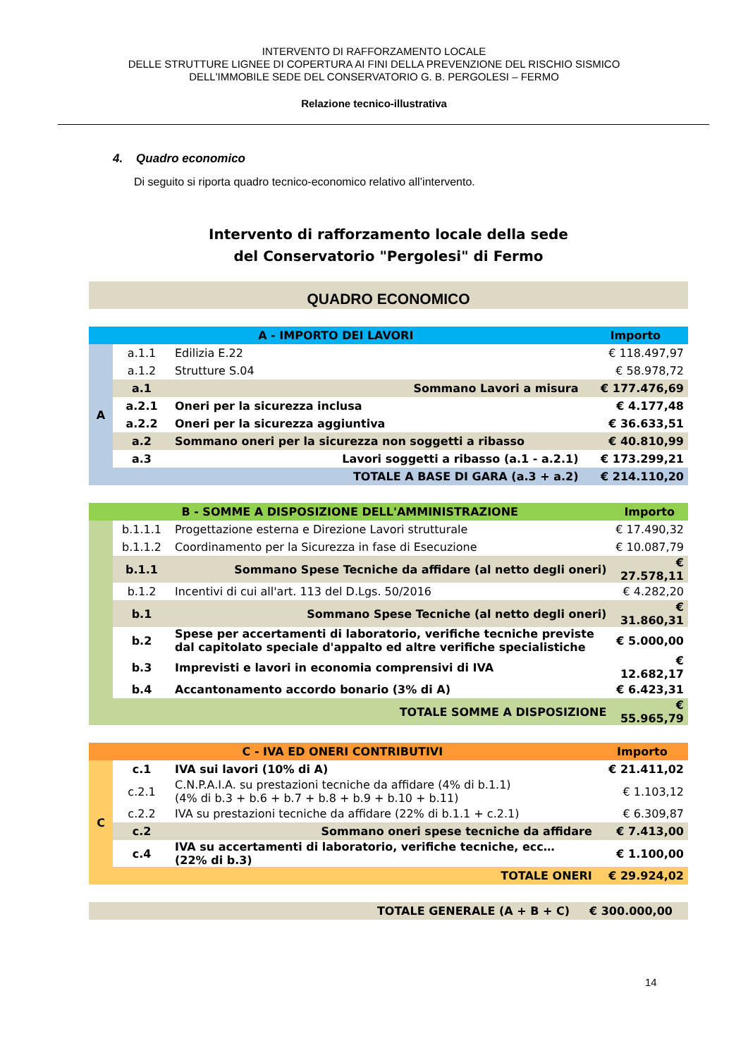INTERVENTO DI RAFFORZAMENTO LOCALE
DELLE STRUTTURE LIGNEE DI COPERTURA AI FINI DELLA PREVENZIONE DEL RISCHIO SISMICO
DELL'IMMOBILE SEDE DEL CONSERVATORIO G. B. PERGOLESI – FERMO
Relazione tecnico-illustrativa
4. Quadro economico
Di seguito si riporta quadro tecnico-economico relativo all’intervento.
Intervento di rafforzamento locale della sede
del Conservatorio "Pergolesi" di Fermo
QUADRO ECONOMICO
| A - IMPORTO DEI LAVORI | | | Importo |
| --- | --- | --- | --- |
| A | a.1.1 | Edilizia E.22 | € 118.497,97 |
| | a.1.2 | Strutture S.04 | € 58.978,72 |
| | a.1 | Sommano Lavori a misura | € 177.476,69 |
| | a.2.1 | Oneri per la sicurezza inclusa | € 4.177,48 |
| | a.2.2 | Oneri per la sicurezza aggiuntiva | € 36.633,51 |
| | a.2 | Sommano oneri per la sicurezza non soggetti a ribasso | € 40.810,99 |
| | a.3 | Lavori soggetti a ribasso (a.1 - a.2.1) | € 173.299,21 |
| | | TOTALE A BASE DI GARA (a.3 + a.2) | € 214.110,20 |
| B - SOMME A DISPOSIZIONE DELL'AMMINISTRAZIONE | | | Importo |
| --- | --- | --- | --- |
| | b.1.1.1 | Progettazione esterna e Direzione Lavori strutturale | € 17.490,32 |
| | b.1.1.2 | Coordinamento per la Sicurezza in fase di Esecuzione | € 10.087,79 |
| | b.1.1 | Sommano Spese Tecniche da affidare (al netto degli oneri) | € 27.578,11 |
| | b.1.2 | Incentivi di cui all'art. 113 del D.Lgs. 50/2016 | € 4.282,20 |
| | b.1 | Sommano Spese Tecniche (al netto degli oneri) | € 31.860,31 |
| | b.2 | Spese per accertamenti di laboratorio, verifiche tecniche previste dal capitolato speciale d'appalto ed altre verifiche specialistiche | € 5.000,00 |
| | b.3 | Imprevisti e lavori in economia comprensivi di IVA | € 12.682,17 |
| | b.4 | Accantonamento accordo bonario (3% di A) | € 6.423,31 |
| | | TOTALE SOMME A DISPOSIZIONE | € 55.965,79 |
| C - IVA ED ONERI CONTRIBUTIVI | | | Importo |
| --- | --- | --- | --- |
| C | c.1 | IVA sui lavori (10% di A) | € 21.411,02 |
| | c.2.1 | C.N.P.A.I.A. su prestazioni tecniche da affidare (4% di b.1.1) (4% di b.3 + b.6 + b.7 + b.8 + b.9 + b.10 + b.11) | € 1.103,12 |
| | c.2.2 | IVA su prestazioni tecniche da affidare (22% di b.1.1 + c.2.1) | € 6.309,87 |
| | c.2 | Sommano oneri spese tecniche da affidare | € 7.413,00 |
| | c.4 | IVA su accertamenti di laboratorio, verifiche tecniche, ecc… (22% di b.3) | € 1.100,00 |
| | | TOTALE ONERI | € 29.924,02 |
| TOTALE GENERALE (A + B + C) | € 300.000,00 |
14